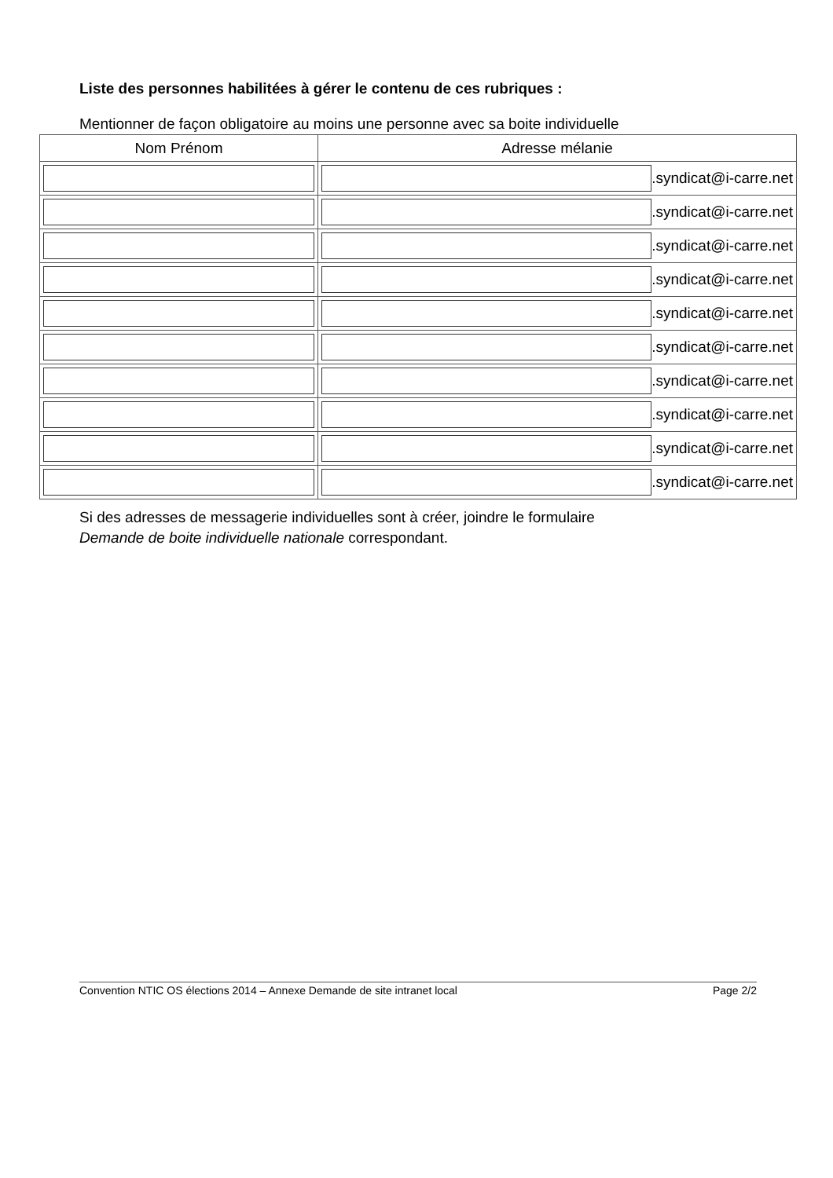Liste des personnes habilitées à gérer le contenu de ces rubriques :
Mentionner de façon obligatoire au moins une personne avec sa boite individuelle
| Nom Prénom | Adresse mélanie |
| --- | --- |
| | .syndicat@i-carre.net |
| | .syndicat@i-carre.net |
| | .syndicat@i-carre.net |
| | .syndicat@i-carre.net |
| | .syndicat@i-carre.net |
| | .syndicat@i-carre.net |
| | .syndicat@i-carre.net |
| | .syndicat@i-carre.net |
| | .syndicat@i-carre.net |
| | .syndicat@i-carre.net |
Si des adresses de messagerie individuelles sont à créer, joindre le formulaire
Demande de boite individuelle nationale correspondant.
Convention NTIC OS élections 2014 – Annexe Demande de site intranet local Page 2/2